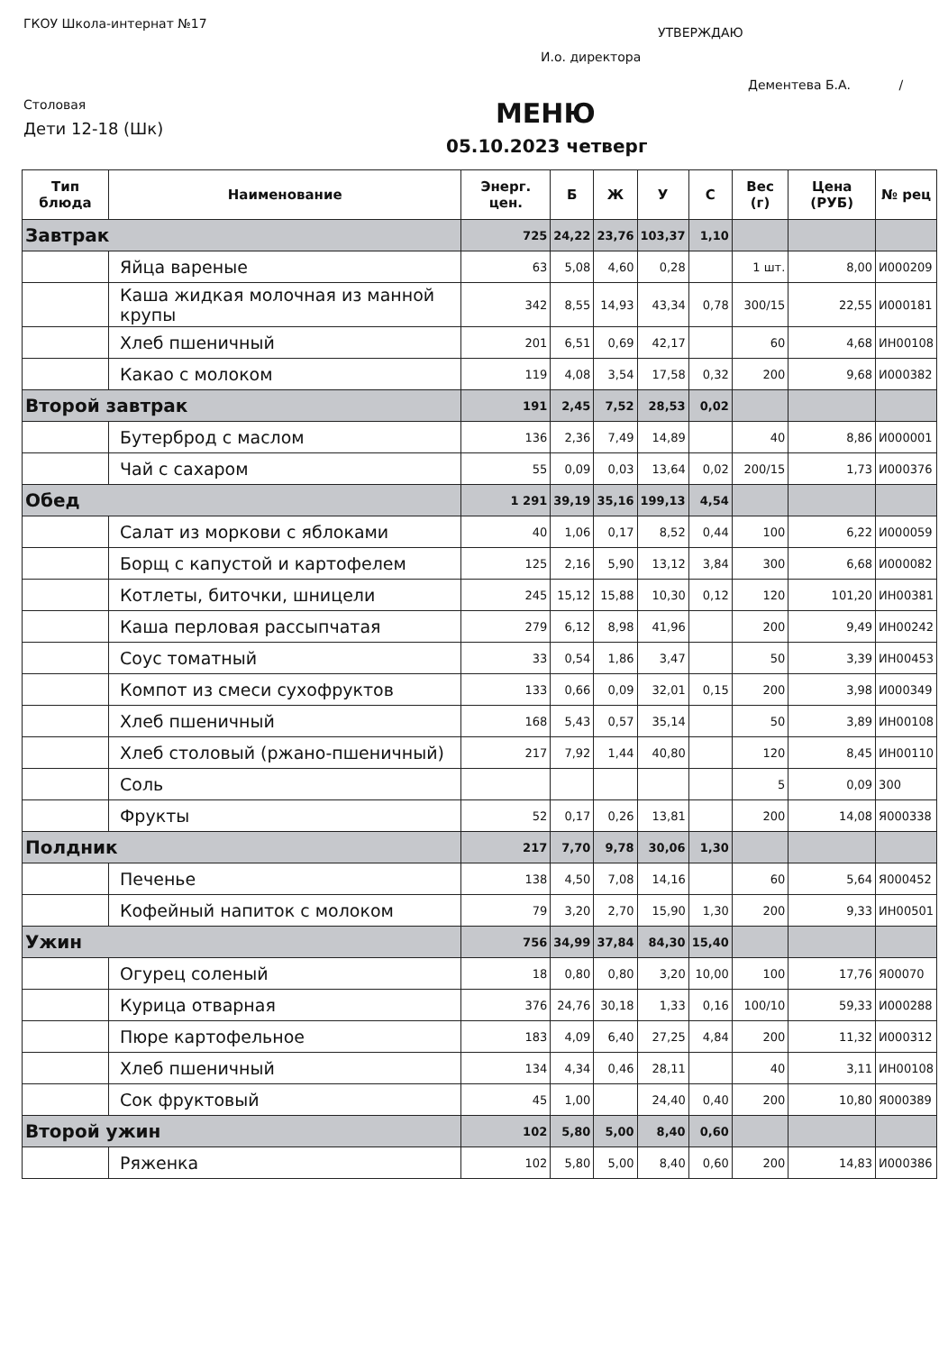ГКОУ Школа-интернат №17
УТВЕРЖДАЮ
И.о. директора
Дементева Б.А. /
Столовая
Дети 12-18 (Шк) МЕНЮ
05.10.2023 четверг
| Тип блюда | Наименование | Энерг. цен. | Б | Ж | У | С | Вес (г) | Цена (РУБ) | № рец |
| --- | --- | --- | --- | --- | --- | --- | --- | --- | --- |
| Завтрак | | 725 | 24,22 | 23,76 | 103,37 | 1,10 | | | |
| | Яйца вареные | 63 | 5,08 | 4,60 | 0,28 | | 1 шт. | 8,00 | И000209 |
| | Каша жидкая молочная из манной крупы | 342 | 8,55 | 14,93 | 43,34 | 0,78 | 300/15 | 22,55 | И000181 |
| | Хлеб пшеничный | 201 | 6,51 | 0,69 | 42,17 | | 60 | 4,68 | ИН00108 |
| | Какао с молоком | 119 | 4,08 | 3,54 | 17,58 | 0,32 | 200 | 9,68 | И000382 |
| Второй завтрак | | 191 | 2,45 | 7,52 | 28,53 | 0,02 | | | |
| | Бутерброд с маслом | 136 | 2,36 | 7,49 | 14,89 | | 40 | 8,86 | И000001 |
| | Чай с сахаром | 55 | 0,09 | 0,03 | 13,64 | 0,02 | 200/15 | 1,73 | И000376 |
| Обед | | 1 291 | 39,19 | 35,16 | 199,13 | 4,54 | | | |
| | Салат из моркови с яблоками | 40 | 1,06 | 0,17 | 8,52 | 0,44 | 100 | 6,22 | И000059 |
| | Борщ с капустой и картофелем | 125 | 2,16 | 5,90 | 13,12 | 3,84 | 300 | 6,68 | И000082 |
| | Котлеты, биточки, шницели | 245 | 15,12 | 15,88 | 10,30 | 0,12 | 120 | 101,20 | ИН00381 |
| | Каша перловая рассыпчатая | 279 | 6,12 | 8,98 | 41,96 | | 200 | 9,49 | ИН00242 |
| | Соус томатный | 33 | 0,54 | 1,86 | 3,47 | | 50 | 3,39 | ИН00453 |
| | Компот из смеси сухофруктов | 133 | 0,66 | 0,09 | 32,01 | 0,15 | 200 | 3,98 | И000349 |
| | Хлеб пшеничный | 168 | 5,43 | 0,57 | 35,14 | | 50 | 3,89 | ИН00108 |
| | Хлеб столовый (ржано-пшеничный) | 217 | 7,92 | 1,44 | 40,80 | | 120 | 8,45 | ИН00110 |
| | Соль | | | | | | 5 | 0,09 | 300 |
| | Фрукты | 52 | 0,17 | 0,26 | 13,81 | | 200 | 14,08 | Я000338 |
| Полдник | | 217 | 7,70 | 9,78 | 30,06 | 1,30 | | | |
| | Печенье | 138 | 4,50 | 7,08 | 14,16 | | 60 | 5,64 | Я000452 |
| | Кофейный напиток с молоком | 79 | 3,20 | 2,70 | 15,90 | 1,30 | 200 | 9,33 | ИН00501 |
| Ужин | | 756 | 34,99 | 37,84 | 84,30 | 15,40 | | | |
| | Огурец соленый | 18 | 0,80 | 0,80 | 3,20 | 10,00 | 100 | 17,76 | Я00070 |
| | Курица отварная | 376 | 24,76 | 30,18 | 1,33 | 0,16 | 100/10 | 59,33 | И000288 |
| | Пюре картофельное | 183 | 4,09 | 6,40 | 27,25 | 4,84 | 200 | 11,32 | И000312 |
| | Хлеб пшеничный | 134 | 4,34 | 0,46 | 28,11 | | 40 | 3,11 | ИН00108 |
| | Сок фруктовый | 45 | 1,00 | | 24,40 | 0,40 | 200 | 10,80 | Я000389 |
| Второй ужин | | 102 | 5,80 | 5,00 | 8,40 | 0,60 | | | |
| | Ряженка | 102 | 5,80 | 5,00 | 8,40 | 0,60 | 200 | 14,83 | И000386 |